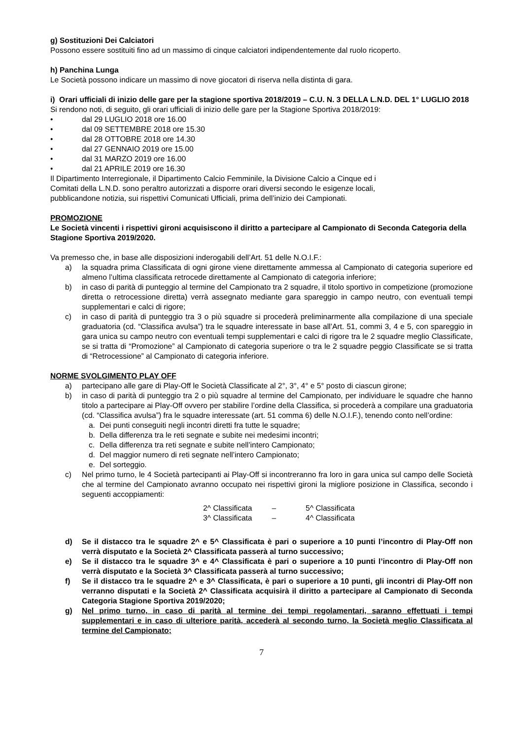g) Sostituzioni Dei Calciatori
Possono essere sostituiti fino ad un massimo di cinque calciatori indipendentemente dal ruolo ricoperto.
h) Panchina Lunga
Le Società possono indicare un massimo di nove giocatori di riserva nella distinta di gara.
i) Orari ufficiali di inizio delle gare per la stagione sportiva 2018/2019 – C.U. N. 3 DELLA L.N.D. DEL 1° LUGLIO 2018
Si rendono noti, di seguito, gli orari ufficiali di inizio delle gare per la Stagione Sportiva 2018/2019:
• dal 29 LUGLIO 2018 ore 16.00
• dal 09 SETTEMBRE 2018 ore 15.30
• dal 28 OTTOBRE 2018 ore 14.30
• dal 27 GENNAIO 2019 ore 15.00
• dal 31 MARZO 2019 ore 16.00
• dal 21 APRILE 2019 ore 16.30
Il Dipartimento Interregionale, il Dipartimento Calcio Femminile, la Divisione Calcio a Cinque ed i
Comitati della L.N.D. sono peraltro autorizzati a disporre orari diversi secondo le esigenze locali,
pubblicandone notizia, sui rispettivi Comunicati Ufficiali, prima dell’inizio dei Campionati.
PROMOZIONE
Le Società vincenti i rispettivi gironi acquisiscono il diritto a partecipare al Campionato di Seconda Categoria della Stagione Sportiva 2019/2020.
Va premesso che, in base alle disposizioni inderogabili dell’Art. 51 delle N.O.I.F.:
a) la squadra prima Classificata di ogni girone viene direttamente ammessa al Campionato di categoria superiore ed almeno l’ultima classificata retrocede direttamente al Campionato di categoria inferiore;
b) in caso di parità di punteggio al termine del Campionato tra 2 squadre, il titolo sportivo in competizione (promozione diretta o retrocessione diretta) verrà assegnato mediante gara spareggio in campo neutro, con eventuali tempi supplementari e calci di rigore;
c) in caso di parità di punteggio tra 3 o più squadre si procederà preliminarmente alla compilazione di una speciale graduatoria (cd. “Classifica avulsa”) tra le squadre interessate in base all’Art. 51, commi 3, 4 e 5, con spareggio in gara unica su campo neutro con eventuali tempi supplementari e calci di rigore tra le 2 squadre meglio Classificate, se si tratta di “Promozione” al Campionato di categoria superiore o tra le 2 squadre peggio Classificate se si tratta di “Retrocessione” al Campionato di categoria inferiore.
NORME SVOLGIMENTO PLAY OFF
a) partecipano alle gare di Play-Off le Società Classificate al 2°, 3°, 4° e 5° posto di ciascun girone;
b) in caso di parità di punteggio tra 2 o più squadre al termine del Campionato, per individuare le squadre che hanno titolo a partecipare ai Play-Off ovvero per stabilire l’ordine della Classifica, si procederà a compilare una graduatoria (cd. “Classifica avulsa”) fra le squadre interessate (art. 51 comma 6) delle N.O.I.F.), tenendo conto nell’ordine:
a. Dei punti conseguiti negli incontri diretti fra tutte le squadre;
b. Della differenza tra le reti segnate e subite nei medesimi incontri;
c. Della differenza tra reti segnate e subite nell’intero Campionato;
d. Del maggior numero di reti segnate nell’intero Campionato;
e. Del sorteggio.
c) Nel primo turno, le 4 Società partecipanti ai Play-Off si incontreranno fra loro in gara unica sul campo delle Società che al termine del Campionato avranno occupato nei rispettivi gironi la migliore posizione in Classifica, secondo i seguenti accoppiamenti:
| 2^ Classificata | – | 5^ Classificata |
| 3^ Classificata | – | 4^ Classificata |
d) Se il distacco tra le squadre 2^ e 5^ Classificata è pari o superiore a 10 punti l’incontro di Play-Off non verrà disputato e la Società 2^ Classificata passerà al turno successivo;
e) Se il distacco tra le squadre 3^ e 4^ Classificata è pari o superiore a 10 punti l’incontro di Play-Off non verrà disputato e la Società 3^ Classificata passerà al turno successivo;
f) Se il distacco tra le squadre 2^ e 3^ Classificata, è pari o superiore a 10 punti, gli incontri di Play-Off non verranno disputati e la Società 2^ Classificata acquisirà il diritto a partecipare al Campionato di Seconda Categoria Stagione Sportiva 2019/2020;
g) Nel primo turno, in caso di parità al termine dei tempi regolamentari, saranno effettuati i tempi supplementari e in caso di ulteriore parità, accederà al secondo turno, la Società meglio Classificata al termine del Campionato;
7